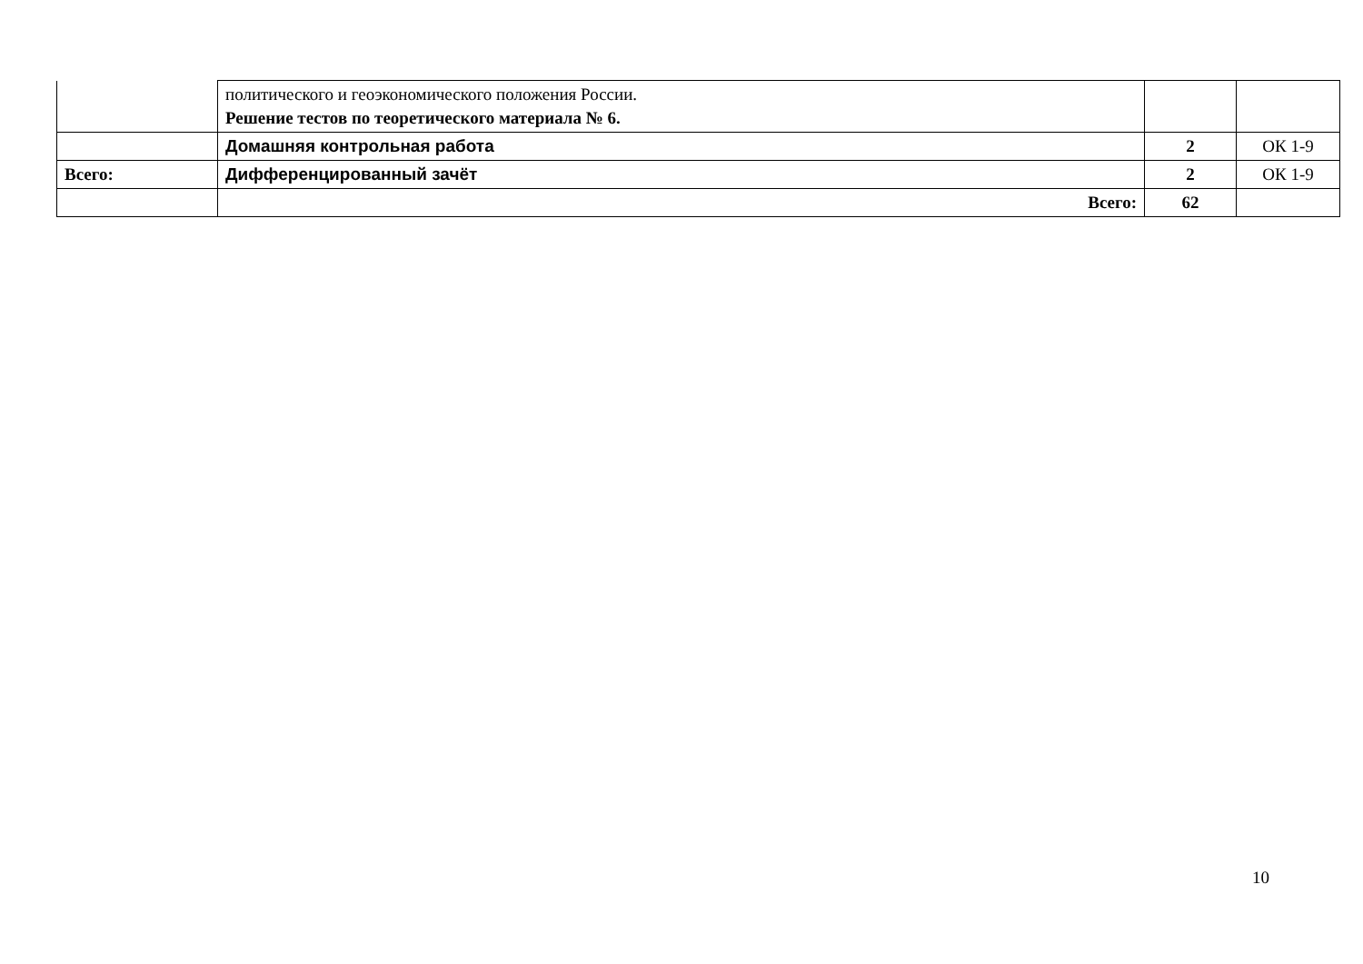| | политического и геоэкономического положения России. Решение тестов по теоретического материала № 6. | | |
| | Домашняя контрольная работа | 2 | ОК 1-9 |
| Всего: | Дифференцированный зачёт | 2 | ОК 1-9 |
| | Всего: | 62 | |
10